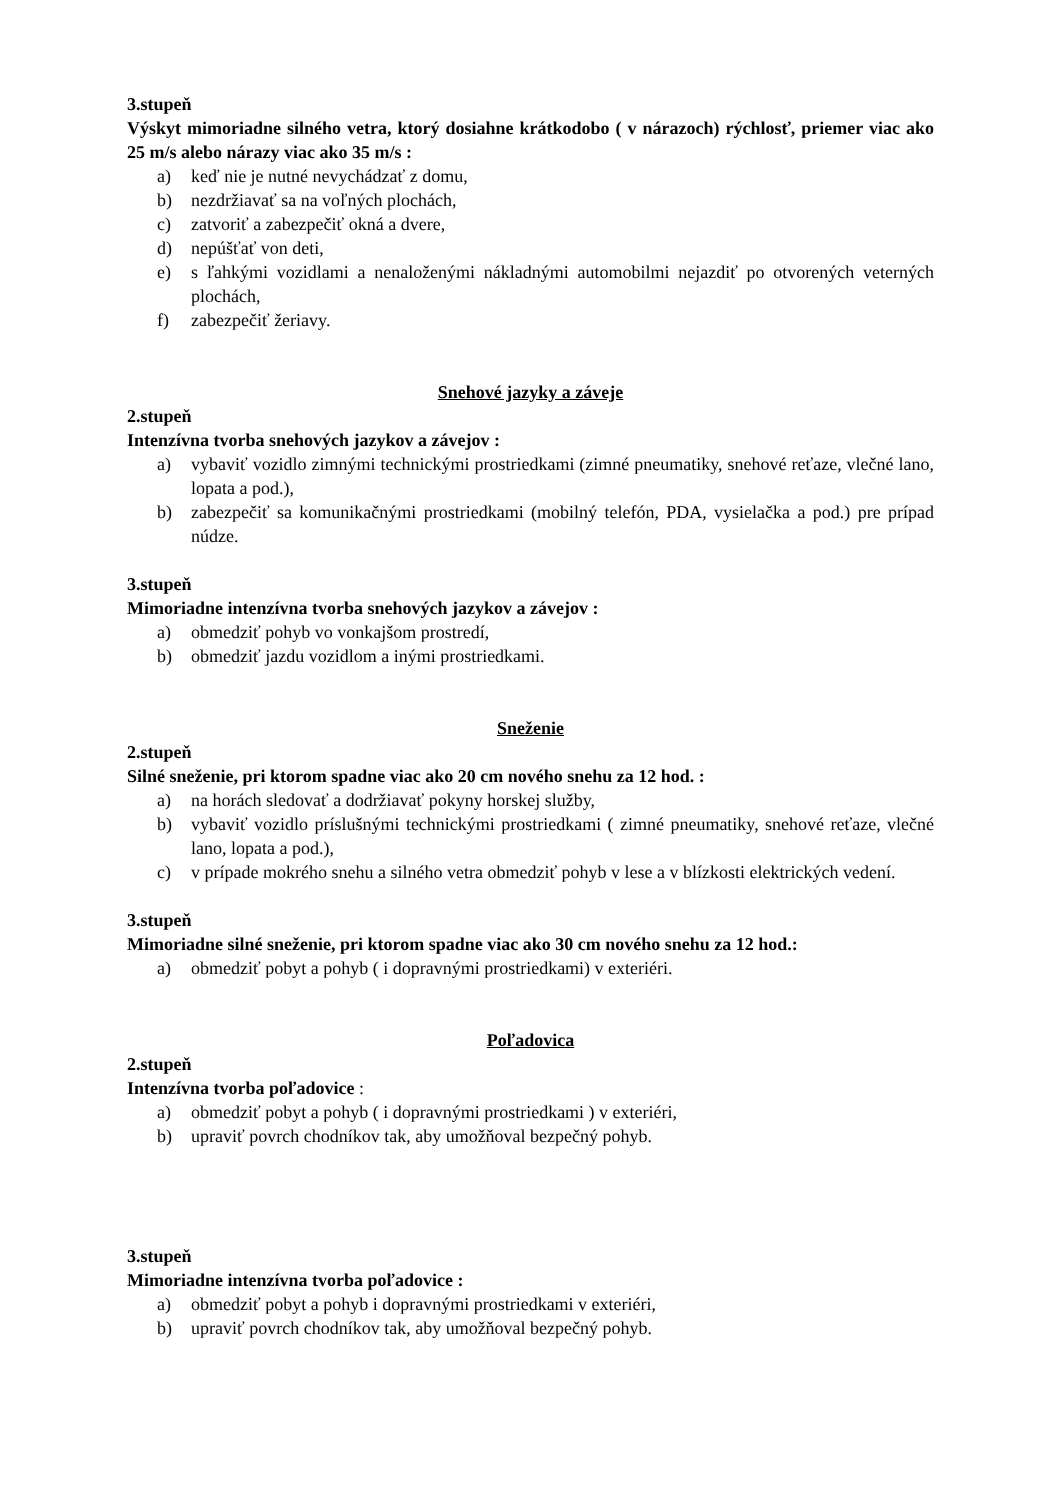3.stupeň
Výskyt mimoriadne silného vetra, ktorý dosiahne krátkodobo ( v nárazoch) rýchlosť, priemer viac ako 25 m/s alebo nárazy viac ako 35 m/s :
a) keď nie je nutné nevychádzať z domu,
b) nezdržiavať sa na voľných plochách,
c) zatvoriť a zabezpečiť okná a dvere,
d) nepúšťať von deti,
e) s ľahkými vozidlami a nenaloženými nákladnými automobilmi nejazdiť po otvorených veterných plochách,
f) zabezpečiť žeriavy.
Snehové jazyky a záveje
2.stupeň
Intenzívna tvorba snehových jazykov a závejov :
a) vybaviť vozidlo zimnými technickými prostriedkami (zimné pneumatiky, snehové reťaze, vlečné lano, lopata a pod.),
b) zabezpečiť sa komunikačnými prostriedkami (mobilný telefón, PDA, vysielačka a pod.) pre prípad núdze.
3.stupeň
Mimoriadne intenzívna tvorba snehových jazykov a závejov :
a) obmedziť pohyb vo vonkajšom prostredí,
b) obmedziť jazdu vozidlom a inými prostriedkami.
Sneženie
2.stupeň
Silné sneženie, pri ktorom spadne viac ako 20 cm nového snehu za 12 hod. :
a) na horách sledovať a dodržiavať pokyny horskej služby,
b) vybaviť vozidlo príslušnými technickými prostriedkami ( zimné pneumatiky, snehové reťaze, vlečné lano, lopata a pod.),
c) v prípade mokrého snehu a silného vetra obmedziť pohyb v lese a v blízkosti elektrických vedení.
3.stupeň
Mimoriadne silné sneženie, pri ktorom spadne viac ako 30 cm nového snehu za 12 hod.:
a) obmedziť pobyt a pohyb ( i dopravnými prostriedkami) v exteriéri.
Poľadovica
2.stupeň
Intenzívna tvorba poľadovice :
a) obmedziť pobyt a pohyb ( i dopravnými prostriedkami ) v exteriéri,
b) upraviť povrch chodníkov tak, aby umožňoval bezpečný pohyb.
3.stupeň
Mimoriadne intenzívna tvorba poľadovice :
a) obmedziť pobyt a pohyb i dopravnými prostriedkami v exteriéri,
b) upraviť povrch chodníkov tak, aby umožňoval bezpečný pohyb.